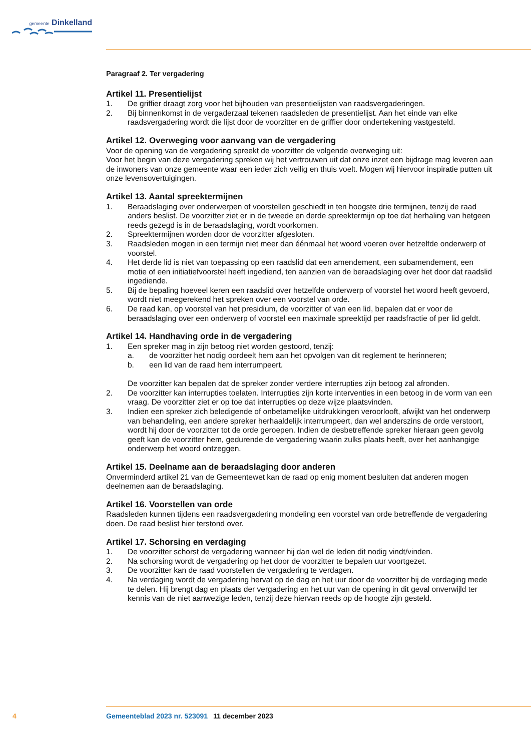gemeente Dinkelland
Paragraaf 2. Ter vergadering
Artikel 11. Presentielijst
1. De griffier draagt zorg voor het bijhouden van presentielijsten van raadsvergaderingen.
2. Bij binnenkomst in de vergaderzaal tekenen raadsleden de presentielijst. Aan het einde van elke raadsvergadering wordt die lijst door de voorzitter en de griffier door ondertekening vastgesteld.
Artikel 12. Overweging voor aanvang van de vergadering
Voor de opening van de vergadering spreekt de voorzitter de volgende overweging uit:
Voor het begin van deze vergadering spreken wij het vertrouwen uit dat onze inzet een bijdrage mag leveren aan de inwoners van onze gemeente waar een ieder zich veilig en thuis voelt. Mogen wij hiervoor inspiratie putten uit onze levensovertuigingen.
Artikel 13. Aantal spreektermijnen
1. Beraadslaging over onderwerpen of voorstellen geschiedt in ten hoogste drie termijnen, tenzij de raad anders beslist. De voorzitter ziet er in de tweede en derde spreektermijn op toe dat herhaling van hetgeen reeds gezegd is in de beraadslaging, wordt voorkomen.
2. Spreektermijnen worden door de voorzitter afgesloten.
3. Raadsleden mogen in een termijn niet meer dan éénmaal het woord voeren over hetzelfde onderwerp of voorstel.
4. Het derde lid is niet van toepassing op een raadslid dat een amendement, een subamendement, een motie of een initiatiefvoorstel heeft ingediend, ten aanzien van de beraadslaging over het door dat raadslid ingediende.
5. Bij de bepaling hoeveel keren een raadslid over hetzelfde onderwerp of voorstel het woord heeft gevoerd, wordt niet meegerekend het spreken over een voorstel van orde.
6. De raad kan, op voorstel van het presidium, de voorzitter of van een lid, bepalen dat er voor de beraadslaging over een onderwerp of voorstel een maximale spreektijd per raadsfractie of per lid geldt.
Artikel 14. Handhaving orde in de vergadering
1. Een spreker mag in zijn betoog niet worden gestoord, tenzij:
a. de voorzitter het nodig oordeelt hem aan het opvolgen van dit reglement te herinneren;
b. een lid van de raad hem interrumpeert.
De voorzitter kan bepalen dat de spreker zonder verdere interrupties zijn betoog zal afronden.
2. De voorzitter kan interrupties toelaten. Interrupties zijn korte interventies in een betoog in de vorm van een vraag. De voorzitter ziet er op toe dat interrupties op deze wijze plaatsvinden.
3. Indien een spreker zich beledigende of onbetamelijke uitdrukkingen veroorlooft, afwijkt van het onderwerp van behandeling, een andere spreker herhaaldelijk interrumpeert, dan wel anderszins de orde verstoort, wordt hij door de voorzitter tot de orde geroepen. Indien de desbetreffende spreker hieraan geen gevolg geeft kan de voorzitter hem, gedurende de vergadering waarin zulks plaats heeft, over het aanhangige onderwerp het woord ontzeggen.
Artikel 15. Deelname aan de beraadslaging door anderen
Onverminderd artikel 21 van de Gemeentewet kan de raad op enig moment besluiten dat anderen mogen deelnemen aan de beraadslaging.
Artikel 16. Voorstellen van orde
Raadsleden kunnen tijdens een raadsvergadering mondeling een voorstel van orde betreffende de vergadering doen. De raad beslist hier terstond over.
Artikel 17. Schorsing en verdaging
1. De voorzitter schorst de vergadering wanneer hij dan wel de leden dit nodig vindt/vinden.
2. Na schorsing wordt de vergadering op het door de voorzitter te bepalen uur voortgezet.
3. De voorzitter kan de raad voorstellen de vergadering te verdagen.
4. Na verdaging wordt de vergadering hervat op de dag en het uur door de voorzitter bij de verdaging mede te delen. Hij brengt dag en plaats der vergadering en het uur van de opening in dit geval onverwijld ter kennis van de niet aanwezige leden, tenzij deze hiervan reeds op de hoogte zijn gesteld.
4 Gemeenteblad 2023 nr. 523091 11 december 2023